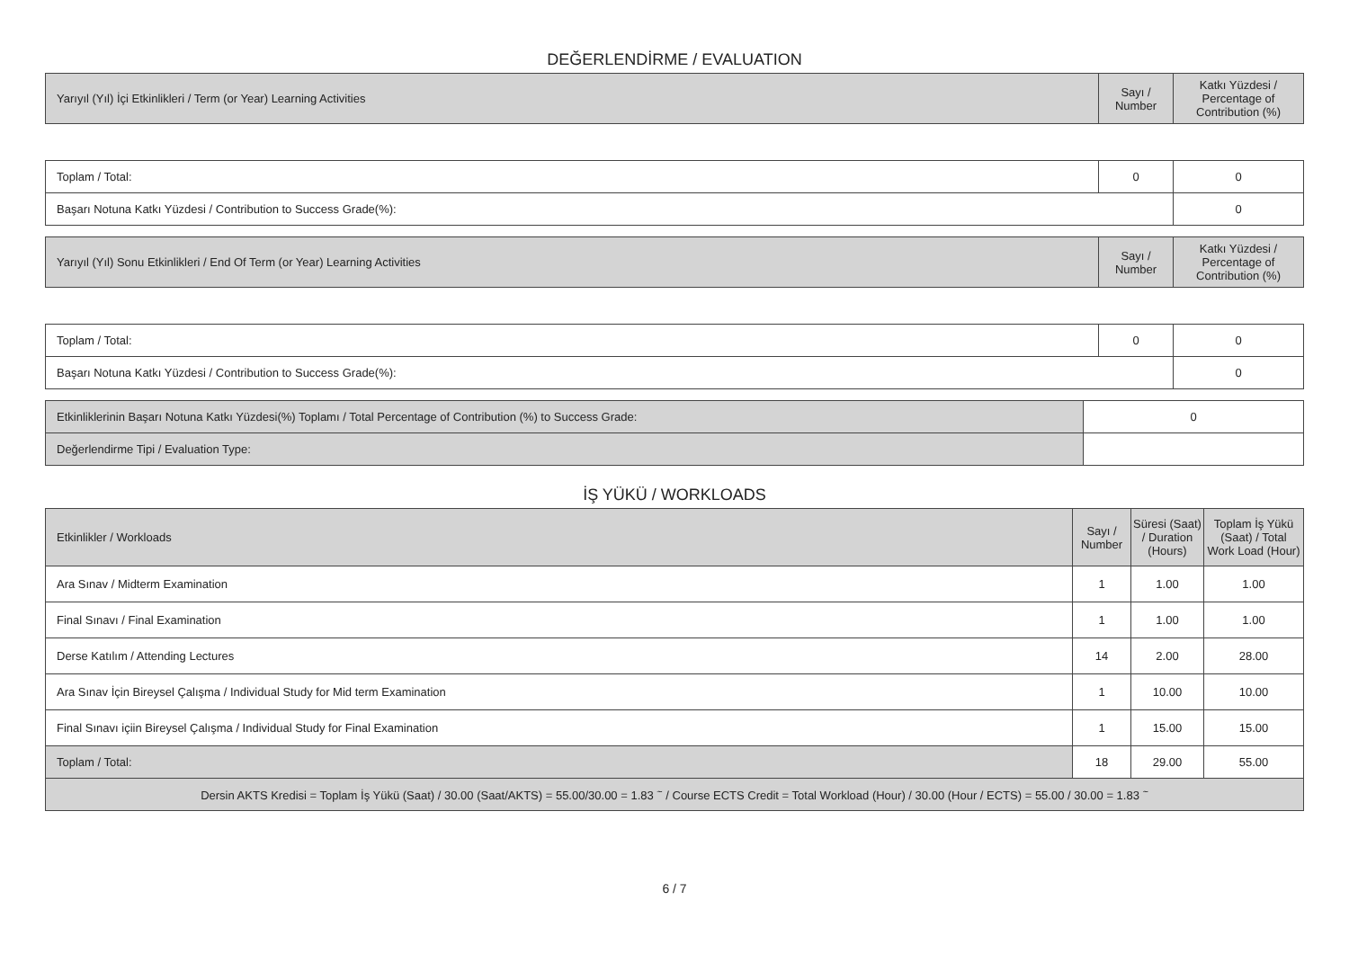DEĞERLENDİRME / EVALUATION
| Yarıyıl (Yıl) İçi Etkinlikleri / Term (or Year) Learning Activities | Sayı / Number | Katkı Yüzdesi / Percentage of Contribution (%) |
| --- | --- | --- |
| Toplam / Total: | 0 | 0 |
| Başarı Notuna Katkı Yüzdesi / Contribution to Success Grade(%): | | 0 |
| Yarıyıl (Yıl) Sonu Etkinlikleri / End Of Term (or Year) Learning Activities | Sayı / Number | Katkı Yüzdesi / Percentage of Contribution (%) |
| --- | --- | --- |
| Toplam / Total: | 0 | 0 |
| Başarı Notuna Katkı Yüzdesi / Contribution to Success Grade(%): | | 0 |
| Etkinliklerinin Başarı Notuna Katkı Yüzdesi(%) Toplamı / Total Percentage of Contribution (%) to Success Grade: | 0 |
| Değerlendirme Tipi / Evaluation Type: | |
İŞ YÜKÜ / WORKLOADS
| Etkinlikler / Workloads | Sayı / Number | Süresi (Saat) / Duration (Hours) | Toplam İş Yükü (Saat) / Total Work Load (Hour) |
| --- | --- | --- | --- |
| Ara Sınav / Midterm Examination | 1 | 1.00 | 1.00 |
| Final Sınavı / Final Examination | 1 | 1.00 | 1.00 |
| Derse Katılım / Attending Lectures | 14 | 2.00 | 28.00 |
| Ara Sınav İçin Bireysel Çalışma / Individual Study for Mid term Examination | 1 | 10.00 | 10.00 |
| Final Sınavı içiin Bireysel Çalışma / Individual Study for Final Examination | 1 | 15.00 | 15.00 |
| Toplam / Total: | 18 | 29.00 | 55.00 |
| Dersin AKTS Kredisi = Toplam İş Yükü (Saat) / 30.00 (Saat/AKTS) = 55.00/30.00 = 1.83 <sup>~</sup> / Course ECTS Credit = Total Workload (Hour) / 30.00 (Hour / ECTS) = 55.00 / 30.00 = 1.83 <sup>~</sup> | | | |
6 / 7